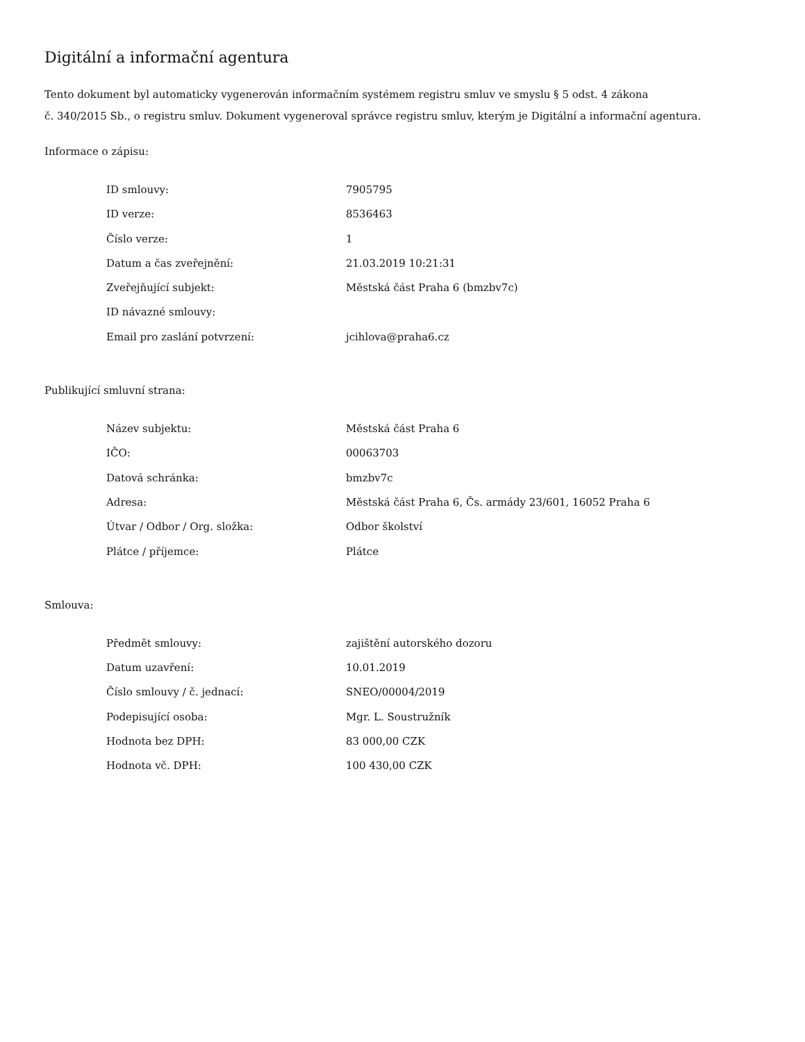Digitální a informační agentura
Tento dokument byl automaticky vygenerován informačním systémem registru smluv ve smyslu § 5 odst. 4 zákona
č. 340/2015 Sb., o registru smluv. Dokument vygeneroval správce registru smluv, kterým je Digitální a informační agentura.
Informace o zápisu:
| ID smlouvy: | 7905795 |
| ID verze: | 8536463 |
| Číslo verze: | 1 |
| Datum a čas zveřejnění: | 21.03.2019 10:21:31 |
| Zveřejňující subjekt: | Městská část Praha 6 (bmzbv7c) |
| ID návazné smlouvy: | |
| Email pro zaslání potvrzení: | jcihlova@praha6.cz |
Publikující smluvní strana:
| Název subjektu: | Městská část Praha 6 |
| IČO: | 00063703 |
| Datová schránka: | bmzbv7c |
| Adresa: | Městská část Praha 6, Čs. armády 23/601, 16052 Praha 6 |
| Útvar / Odbor / Org. složka: | Odbor školství |
| Plátce / příjemce: | Plátce |
Smlouva:
| Předmět smlouvy: | zajištění autorského dozoru |
| Datum uzavření: | 10.01.2019 |
| Číslo smlouvy / č. jednací: | SNEO/00004/2019 |
| Podepisující osoba: | Mgr. L. Soustružník |
| Hodnota bez DPH: | 83 000,00 CZK |
| Hodnota vč. DPH: | 100 430,00 CZK |